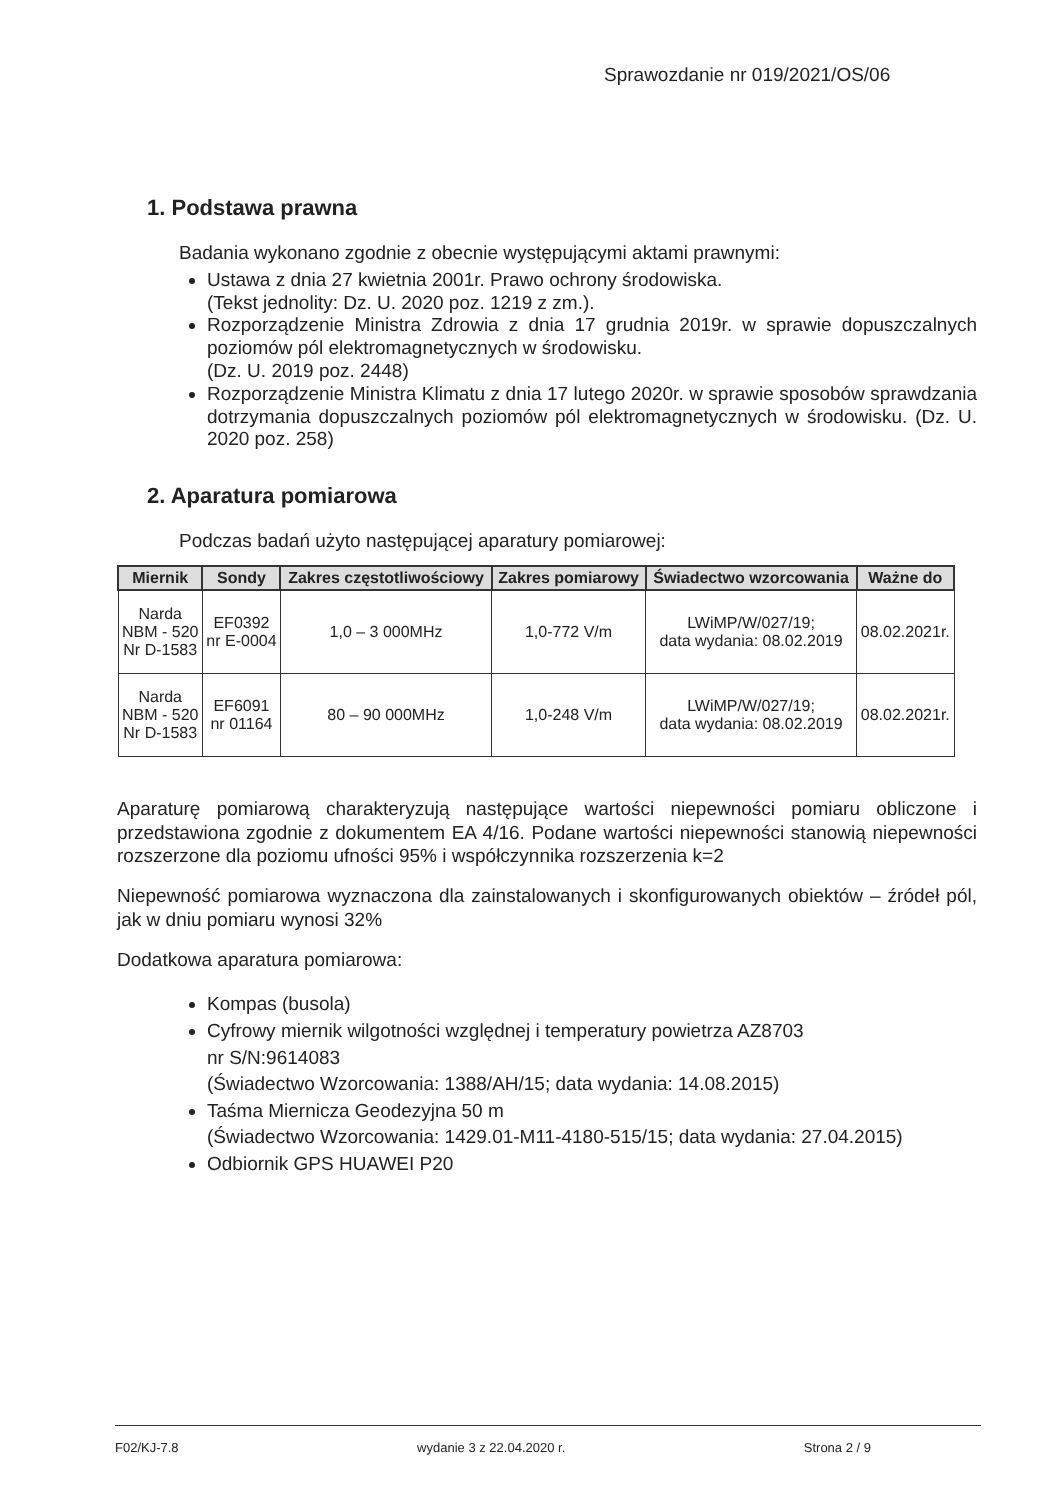Sprawozdanie nr 019/2021/OS/06
1. Podstawa prawna
Badania wykonano zgodnie z obecnie występującymi aktami prawnymi:
Ustawa z dnia 27 kwietnia 2001r. Prawo ochrony środowiska.
(Tekst jednolity: Dz. U. 2020 poz. 1219 z zm.).
Rozporządzenie Ministra Zdrowia z dnia 17 grudnia 2019r. w sprawie dopuszczalnych poziomów pól elektromagnetycznych w środowisku.
(Dz. U. 2019 poz. 2448)
Rozporządzenie Ministra Klimatu z dnia 17 lutego 2020r. w sprawie sposobów sprawdzania dotrzymania dopuszczalnych poziomów pól elektromagnetycznych w środowisku. (Dz. U. 2020 poz. 258)
2. Aparatura pomiarowa
Podczas badań użyto następującej aparatury pomiarowej:
| Miernik | Sondy | Zakres częstotliwościowy | Zakres pomiarowy | Świadectwo wzorcowania | Ważne do |
| --- | --- | --- | --- | --- | --- |
| Narda NBM - 520 Nr D-1583 | EF0392 nr E-0004 | 1,0 – 3 000MHz | 1,0-772 V/m | LWiMP/W/027/19; data wydania: 08.02.2019 | 08.02.2021r. |
| Narda NBM - 520 Nr D-1583 | EF6091 nr 01164 | 80 – 90 000MHz | 1,0-248 V/m | LWiMP/W/027/19; data wydania: 08.02.2019 | 08.02.2021r. |
Aparaturę pomiarową charakteryzują następujące wartości niepewności pomiaru obliczone i przedstawiona zgodnie z dokumentem EA 4/16. Podane wartości niepewności stanowią niepewności rozszerzone dla poziomu ufności 95% i współczynnika rozszerzenia k=2
Niepewność pomiarowa wyznaczona dla zainstalowanych i skonfigurowanych obiektów – źródeł pól, jak w dniu pomiaru wynosi 32%
Dodatkowa aparatura pomiarowa:
Kompas (busola)
Cyfrowy miernik wilgotności względnej i temperatury powietrza AZ8703
nr S/N:9614083
(Świadectwo Wzorcowania: 1388/AH/15; data wydania: 14.08.2015)
Taśma Miernicza Geodezyjna 50 m
(Świadectwo Wzorcowania: 1429.01-M11-4180-515/15; data wydania: 27.04.2015)
Odbiornik GPS HUAWEI P20
F02/KJ-7.8 wydanie 3 z 22.04.2020 r. Strona 2 / 9